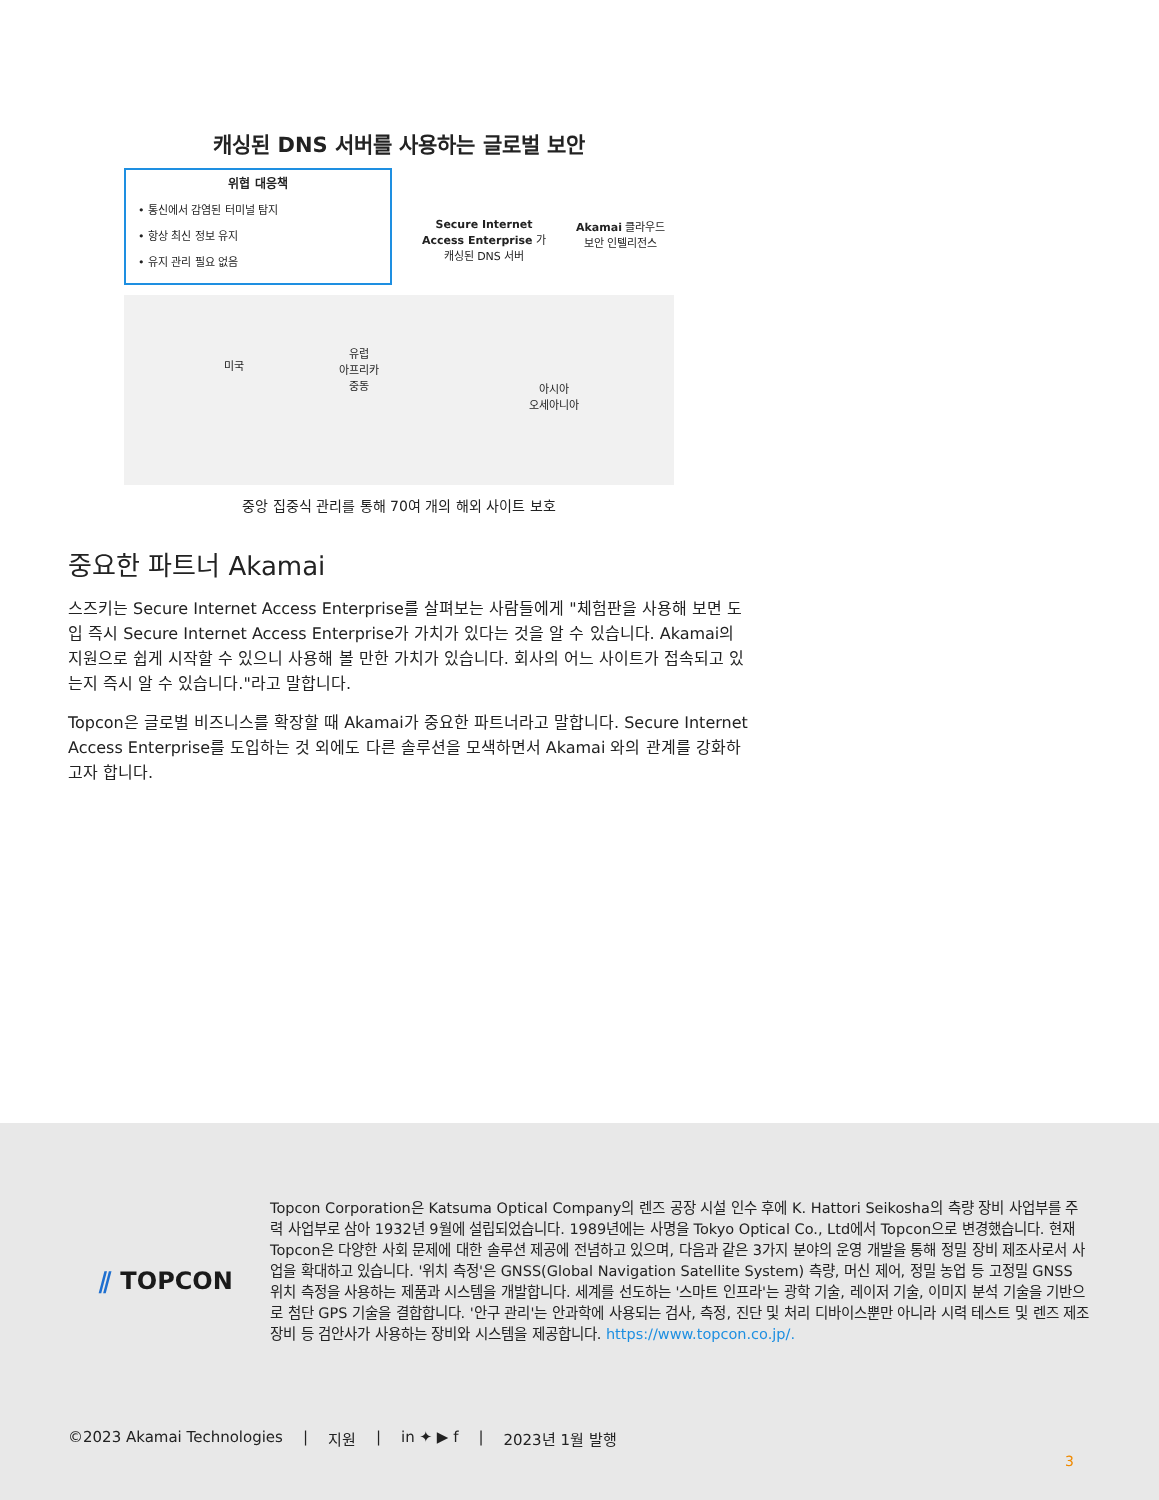캐싱된 DNS 서버를 사용하는 글로벌 보안
위협 대응책
• 통신에서 감염된 터미널 탐지
• 항상 최신 정보 유지
• 유지 관리 필요 없음
Secure Internet
Access Enterprise 가
캐싱된 DNS 서버
Akamai 클라우드
보안 인텔리전스
미국
유럽
아프리카
중동
아시아
오세아니아
중앙 집중식 관리를 통해 70여 개의 해외 사이트 보호
중요한 파트너 Akamai
스즈키는 Secure Internet Access Enterprise를 살펴보는 사람들에게 "체험판을 사용해 보면 도입 즉시 Secure Internet Access Enterprise가 가치가 있다는 것을 알 수 있습니다. Akamai의 지원으로 쉽게 시작할 수 있으니 사용해 볼 만한 가치가 있습니다. 회사의 어느 사이트가 접속되고 있는지 즉시 알 수 있습니다."라고 말합니다.
Topcon은 글로벌 비즈니스를 확장할 때 Akamai가 중요한 파트너라고 말합니다. Secure Internet Access Enterprise를 도입하는 것 외에도 다른 솔루션을 모색하면서 Akamai 와의 관계를 강화하고자 합니다.
⫽ TOPCON
Topcon Corporation은 Katsuma Optical Company의 렌즈 공장 시설 인수 후에 K. Hattori Seikosha의 측량 장비 사업부를 주력 사업부로 삼아 1932년 9월에 설립되었습니다. 1989년에는 사명을 Tokyo Optical Co., Ltd에서 Topcon으로 변경했습니다. 현재 Topcon은 다양한 사회 문제에 대한 솔루션 제공에 전념하고 있으며, 다음과 같은 3가지 분야의 운영 개발을 통해 정밀 장비 제조사로서 사업을 확대하고 있습니다. '위치 측정'은 GNSS(Global Navigation Satellite System) 측량, 머신 제어, 정밀 농업 등 고정밀 GNSS 위치 측정을 사용하는 제품과 시스템을 개발합니다. 세계를 선도하는 '스마트 인프라'는 광학 기술, 레이저 기술, 이미지 분석 기술을 기반으로 첨단 GPS 기술을 결합합니다. '안구 관리'는 안과학에 사용되는 검사, 측정, 진단 및 처리 디바이스뿐만 아니라 시력 테스트 및 렌즈 제조 장비 등 검안사가 사용하는 장비와 시스템을 제공합니다. https://www.topcon.co.jp/.
©2023 Akamai Technologies | 지원 | in ✦ ▶ f | 2023년 1월 발행
3